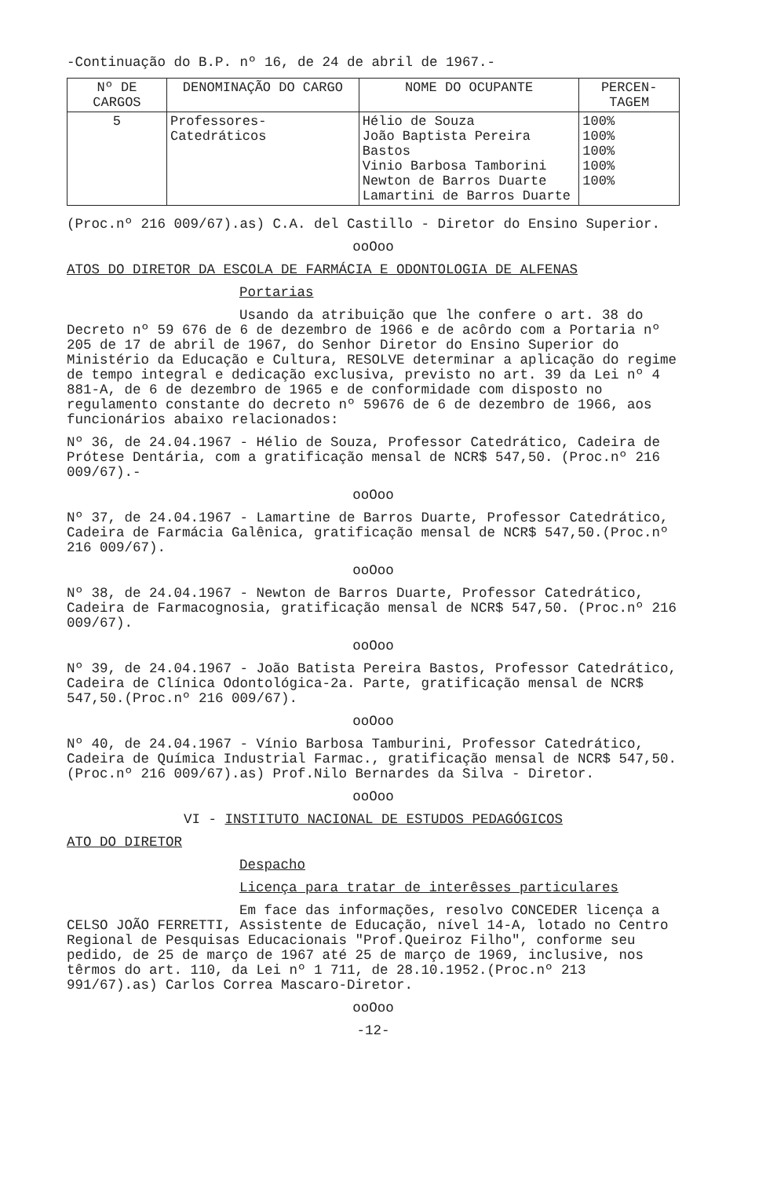-Continuação do B.P. nº 16, de 24 de abril de 1967.-
| Nº DE CARGOS | DENOMINAÇÃO DO CARGO | NOME DO OCUPANTE | PERCEN-TAGEM |
| --- | --- | --- | --- |
| 5 | Professores-Catedráticos | Hélio de Souza João Baptista Pereira Bastos Vinio Barbosa Tamborini Newton de Barros Duarte Lamartini de Barros Duarte | 100% 100% 100% 100% 100% |
(Proc.nº 216 009/67).as) C.A. del Castillo - Diretor do Ensino Superior.
ooOoo
ATOS DO DIRETOR DA ESCOLA DE FARMÁCIA E ODONTOLOGIA DE ALFENAS
Portarias
Usando da atribuição que lhe confere o art. 38 do Decreto nº 59 676 de 6 de dezembro de 1966 e de acôrdo com a Portaria nº 205 de 17 de abril de 1967, do Senhor Diretor do Ensino Superior do Ministério da Educação e Cultura, RESOLVE determinar a aplicação do regime de tempo integral e dedicação exclusiva, previsto no art. 39 da Lei nº 4 881-A, de 6 de dezembro de 1965 e de conformidade com disposto no regulamento constante do decreto nº 59676 de 6 de dezembro de 1966, aos funcionários abaixo relacionados:
Nº 36, de 24.04.1967 - Hélio de Souza, Professor Catedrático, Cadeira de Prótese Dentária, com a gratificação mensal de NCR$ 547,50. (Proc.nº 216 009/67).-
ooOoo
Nº 37, de 24.04.1967 - Lamartine de Barros Duarte, Professor Catedrático, Cadeira de Farmácia Galênica, gratificação mensal de NCR$ 547,50.(Proc.nº 216 009/67).
ooOoo
Nº 38, de 24.04.1967 - Newton de Barros Duarte, Professor Catedrático, Cadeira de Farmacognosia, gratificação mensal de NCR$ 547,50. (Proc.nº 216 009/67).
ooOoo
Nº 39, de 24.04.1967 - João Batista Pereira Bastos, Professor Catedrático, Cadeira de Clínica Odontológica-2a. Parte, gratificação mensal de NCR$ 547,50.(Proc.nº 216 009/67).
ooOoo
Nº 40, de 24.04.1967 - Vínio Barbosa Tamburini, Professor Catedrático, Cadeira de Química Industrial Farmac., gratificação mensal de NCR$ 547,50.(Proc.nº 216 009/67).as) Prof.Nilo Bernardes da Silva - Diretor.
ooOoo
VI - INSTITUTO NACIONAL DE ESTUDOS PEDAGÓGICOS
ATO DO DIRETOR
Despacho
Licença para tratar de interêsses particulares
Em face das informações, resolvo CONCEDER licença a CELSO JOÃO FERRETTI, Assistente de Educação, nível 14-A, lotado no Centro Regional de Pesquisas Educacionais "Prof.Queiroz Filho", conforme seu pedido, de 25 de março de 1967 até 25 de março de 1969, inclusive, nos têrmos do art. 110, da Lei nº 1 711, de 28.10.1952.(Proc.nº 213 991/67).as) Carlos Correa Mascaro-Diretor.
ooOoo
-12-